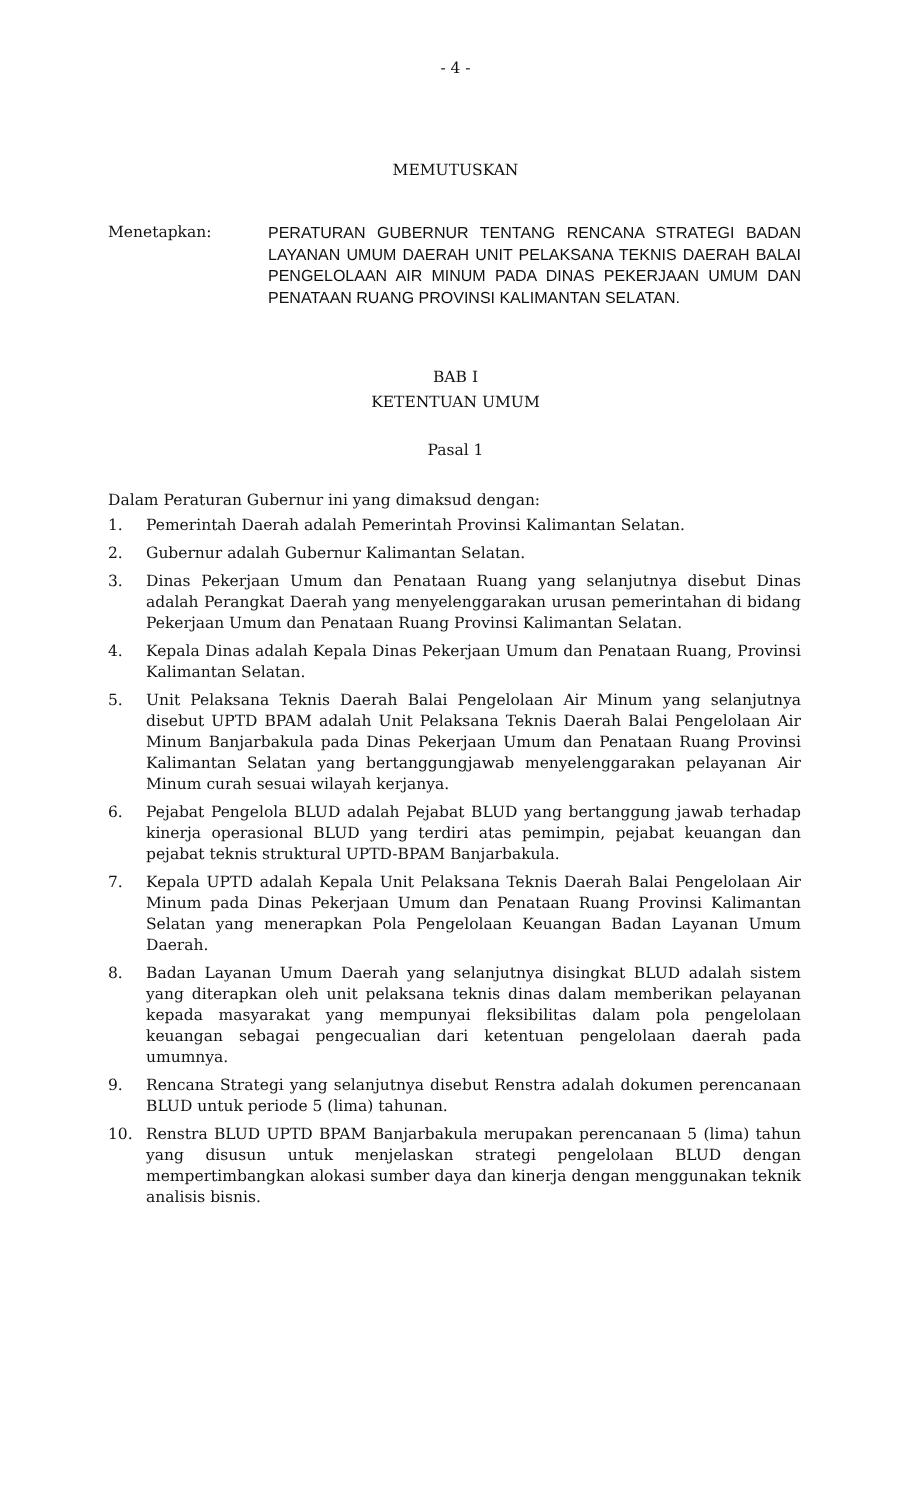- 4 -
MEMUTUSKAN
Menetapkan:
PERATURAN GUBERNUR TENTANG RENCANA STRATEGI BADAN LAYANAN UMUM DAERAH UNIT PELAKSANA TEKNIS DAERAH BALAI PENGELOLAAN AIR MINUM PADA DINAS PEKERJAAN UMUM DAN PENATAAN RUANG PROVINSI KALIMANTAN SELATAN.
BAB I
KETENTUAN UMUM
Pasal 1
Dalam Peraturan Gubernur ini yang dimaksud dengan:
1. Pemerintah Daerah adalah Pemerintah Provinsi Kalimantan Selatan.
2. Gubernur adalah Gubernur Kalimantan Selatan.
3. Dinas Pekerjaan Umum dan Penataan Ruang yang selanjutnya disebut Dinas adalah Perangkat Daerah yang menyelenggarakan urusan pemerintahan di bidang Pekerjaan Umum dan Penataan Ruang Provinsi Kalimantan Selatan.
4. Kepala Dinas adalah Kepala Dinas Pekerjaan Umum dan Penataan Ruang, Provinsi Kalimantan Selatan.
5. Unit Pelaksana Teknis Daerah Balai Pengelolaan Air Minum yang selanjutnya disebut UPTD BPAM adalah Unit Pelaksana Teknis Daerah Balai Pengelolaan Air Minum Banjarbakula pada Dinas Pekerjaan Umum dan Penataan Ruang Provinsi Kalimantan Selatan yang bertanggungjawab menyelenggarakan pelayanan Air Minum curah sesuai wilayah kerjanya.
6. Pejabat Pengelola BLUD adalah Pejabat BLUD yang bertanggung jawab terhadap kinerja operasional BLUD yang terdiri atas pemimpin, pejabat keuangan dan pejabat teknis struktural UPTD-BPAM Banjarbakula.
7. Kepala UPTD adalah Kepala Unit Pelaksana Teknis Daerah Balai Pengelolaan Air Minum pada Dinas Pekerjaan Umum dan Penataan Ruang Provinsi Kalimantan Selatan yang menerapkan Pola Pengelolaan Keuangan Badan Layanan Umum Daerah.
8. Badan Layanan Umum Daerah yang selanjutnya disingkat BLUD adalah sistem yang diterapkan oleh unit pelaksana teknis dinas dalam memberikan pelayanan kepada masyarakat yang mempunyai fleksibilitas dalam pola pengelolaan keuangan sebagai pengecualian dari ketentuan pengelolaan daerah pada umumnya.
9. Rencana Strategi yang selanjutnya disebut Renstra adalah dokumen perencanaan BLUD untuk periode 5 (lima) tahunan.
10. Renstra BLUD UPTD BPAM Banjarbakula merupakan perencanaan 5 (lima) tahun yang disusun untuk menjelaskan strategi pengelolaan BLUD dengan mempertimbangkan alokasi sumber daya dan kinerja dengan menggunakan teknik analisis bisnis.